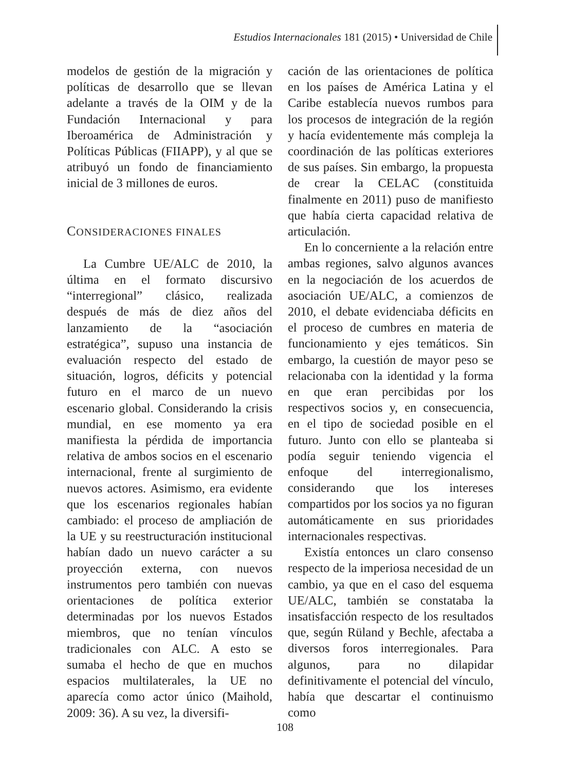Estudios Internacionales 181 (2015) • Universidad de Chile
modelos de gestión de la migración y políticas de desarrollo que se llevan adelante a través de la OIM y de la Fundación Internacional y para Iberoamérica de Administración y Políticas Públicas (FIIAPP), y al que se atribuyó un fondo de financiamiento inicial de 3 millones de euros.
CONSIDERACIONES FINALES
La Cumbre UE/ALC de 2010, la última en el formato discursivo “interregional” clásico, realizada después de más de diez años del lanzamiento de la “asociación estratégica”, supuso una instancia de evaluación respecto del estado de situación, logros, déficits y potencial futuro en el marco de un nuevo escenario global. Considerando la crisis mundial, en ese momento ya era manifiesta la pérdida de importancia relativa de ambos socios en el escenario internacional, frente al surgimiento de nuevos actores. Asimismo, era evidente que los escenarios regionales habían cambiado: el proceso de ampliación de la UE y su reestructuración institucional habían dado un nuevo carácter a su proyección externa, con nuevos instrumentos pero también con nuevas orientaciones de política exterior determinadas por los nuevos Estados miembros, que no tenían vínculos tradicionales con ALC. A esto se sumaba el hecho de que en muchos espacios multilaterales, la UE no aparecía como actor único (Maihold, 2009: 36). A su vez, la diversifi-
cación de las orientaciones de política en los países de América Latina y el Caribe establecía nuevos rumbos para los procesos de integración de la región y hacía evidentemente más compleja la coordinación de las políticas exteriores de sus países. Sin embargo, la propuesta de crear la CELAC (constituida finalmente en 2011) puso de manifiesto que había cierta capacidad relativa de articulación.
En lo concerniente a la relación entre ambas regiones, salvo algunos avances en la negociación de los acuerdos de asociación UE/ALC, a comienzos de 2010, el debate evidenciaba déficits en el proceso de cumbres en materia de funcionamiento y ejes temáticos. Sin embargo, la cuestión de mayor peso se relacionaba con la identidad y la forma en que eran percibidas por los respectivos socios y, en consecuencia, en el tipo de sociedad posible en el futuro. Junto con ello se planteaba si podía seguir teniendo vigencia el enfoque del interregionalismo, considerando que los intereses compartidos por los socios ya no figuran automáticamente en sus prioridades internacionales respectivas.
Existía entonces un claro consenso respecto de la imperiosa necesidad de un cambio, ya que en el caso del esquema UE/ALC, también se constataba la insatisfacción respecto de los resultados que, según Rüland y Bechle, afectaba a diversos foros interregionales. Para algunos, para no dilapidar definitivamente el potencial del vínculo, había que descartar el continuismo como
108